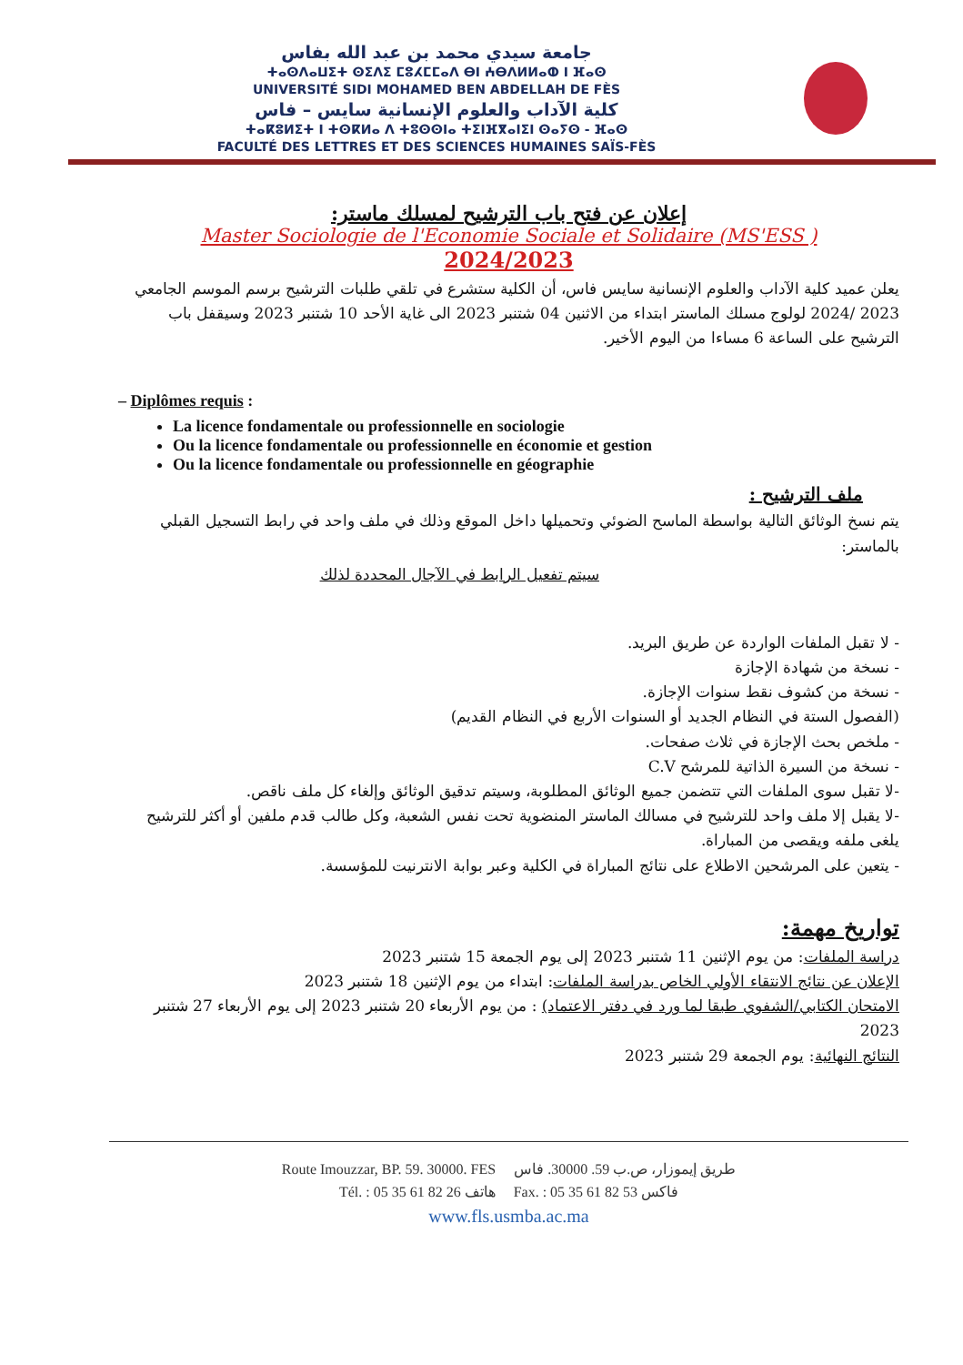جامعة سيدي محمد بن عبد الله بفاس
ⵜⴰⵙⴷⴰⵡⵉⵜ ⵙⵉⴷⵉ ⵎⵓⵃⵎⵎⴰⴷ ⴱⵏ ⵄⴱⴷⵍⵍⴰⵀ ⵏ ⴼⴰⵙ
UNIVERSITÉ SIDI MOHAMED BEN ABDELLAH DE FÈS
كلية الآداب والعلوم الإنسانية سايس – فاس
ⵜⴰⴽⵓⵍⵉⵜ ⵏ ⵜⵙⴽⵍⴰ ⴷ ⵜⵓⵙⵙⵏⴰ ⵜⵉⵏⴼⴳⴰⵏⵉⵏ ⵙⴰⵢⵙ - ⴼⴰⵙ
FACULTÉ DES LETTRES ET DES SCIENCES HUMAINES SAÏS-FÈS
إعلان عن فتح باب الترشيح لمسلك ماستر:
Master Sociologie de l'Economie Sociale et Solidaire (MS'ESS )
2024/2023
يعلن عميد كلية الآداب والعلوم الإنسانية سايس فاس، أن الكلية ستشرع في تلقي طلبات الترشيح برسم الموسم الجامعي 2023 /2024 لولوج مسلك الماستر ابتداء من الاثنين 04 شتنبر 2023 الى غاية الأحد 10 شتنبر 2023 وسيقفل باب الترشيح على الساعة 6 مساءا من اليوم الأخير.
– Diplômes requis :
La licence fondamentale ou professionnelle en sociologie
Ou la licence fondamentale ou professionnelle en économie et gestion
Ou la licence fondamentale ou professionnelle en géographie
ملف الترشيح :
يتم نسخ الوثائق التالية بواسطة الماسح الضوئي وتحميلها داخل الموقع وذلك في ملف واحد في رابط التسجيل القبلي بالماستر:
سيتم تفعيل الرابط في الآجال المحددة لذلك
- لا تقبل الملفات الواردة عن طريق البريد.
- نسخة من شهادة الإجازة
- نسخة من كشوف نقط سنوات الإجازة.
(الفصول الستة في النظام الجديد أو السنوات الأربع في النظام القديم)
- ملخص بحث الإجازة في ثلاث صفحات.
- نسخة من السيرة الذاتية للمرشح C.V
-لا تقبل سوى الملفات التي تتضمن جميع الوثائق المطلوبة، وسيتم تدقيق الوثائق وإلغاء كل ملف ناقص.
-لا يقبل إلا ملف واحد للترشيح في مسالك الماستر المنضوية تحت نفس الشعبة، وكل طالب قدم ملفين أو أكثر للترشيح يلغى ملفه ويقصى من المباراة.
- يتعين على المرشحين الاطلاع على نتائج المباراة في الكلية وعبر بوابة الانترنيت للمؤسسة.
تواريخ مهمة:
دراسة الملفات: من يوم الإثنين 11 شتنبر 2023 إلى يوم الجمعة 15 شتنبر 2023
الإعلان عن نتائج الانتقاء الأولي الخاص بدراسة الملفات: ابتداء من يوم الإثنين 18 شتنبر 2023
الامتحان الكتابي/الشفوي طبقا لما ورد في دفتر الاعتماد) : من يوم الأربعاء 20 شتنبر 2023 إلى يوم الأربعاء 27 شتنبر 2023
النتائج النهائية: يوم الجمعة 29 شتنبر 2023
Route Imouzzar, BP. 59. 30000. FES طريق إيموزار، ص.ب 59. 30000. فاس
Tél. : 05 35 61 82 26 هاتف Fax. : 05 35 61 82 53 فاكس
www.fls.usmba.ac.ma